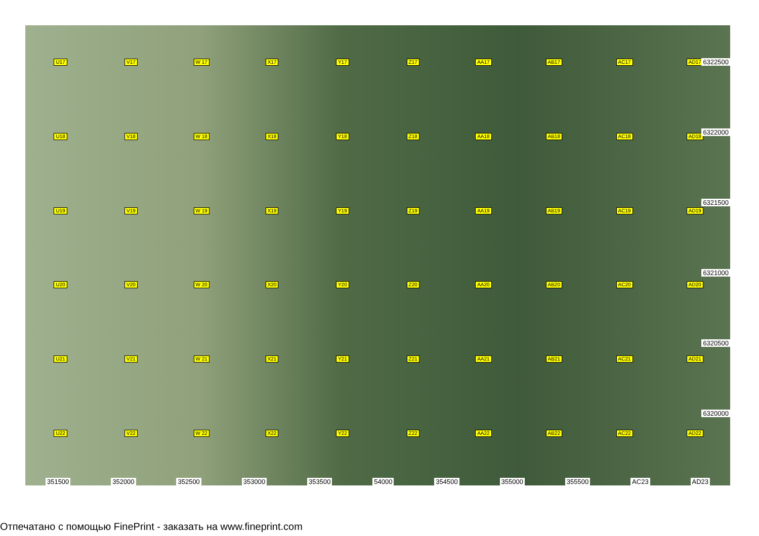U17 V17 W 17 X17 Y17 Z17 AA17 AB17 AC17 AD17 U18 V18 W 18 X18 Y18 Z18 AA18 AB18 AC18 AD18 U19 V19 W 19 X19 Y19 Z19 AA19 AB19 AC19 AD19 U20 V20 W 20 X20 Y20 Z20 AA20 AB20 AC20 AD20 U21 V21 W 21 X21 Y21 Z21 AA21 AB21 AC21 AD21 U22 V22 W 22 X22 Y22 Z22 AA22 AB22 AC22 AD22
6322500
6322000
6321500
6321000
6320500
6320000
351500 352000 352500 353000 353500 54000 354500 355000 355500 AC23 AD23
Отпечатано с помощью FinePrint - заказать на www.fineprint.com